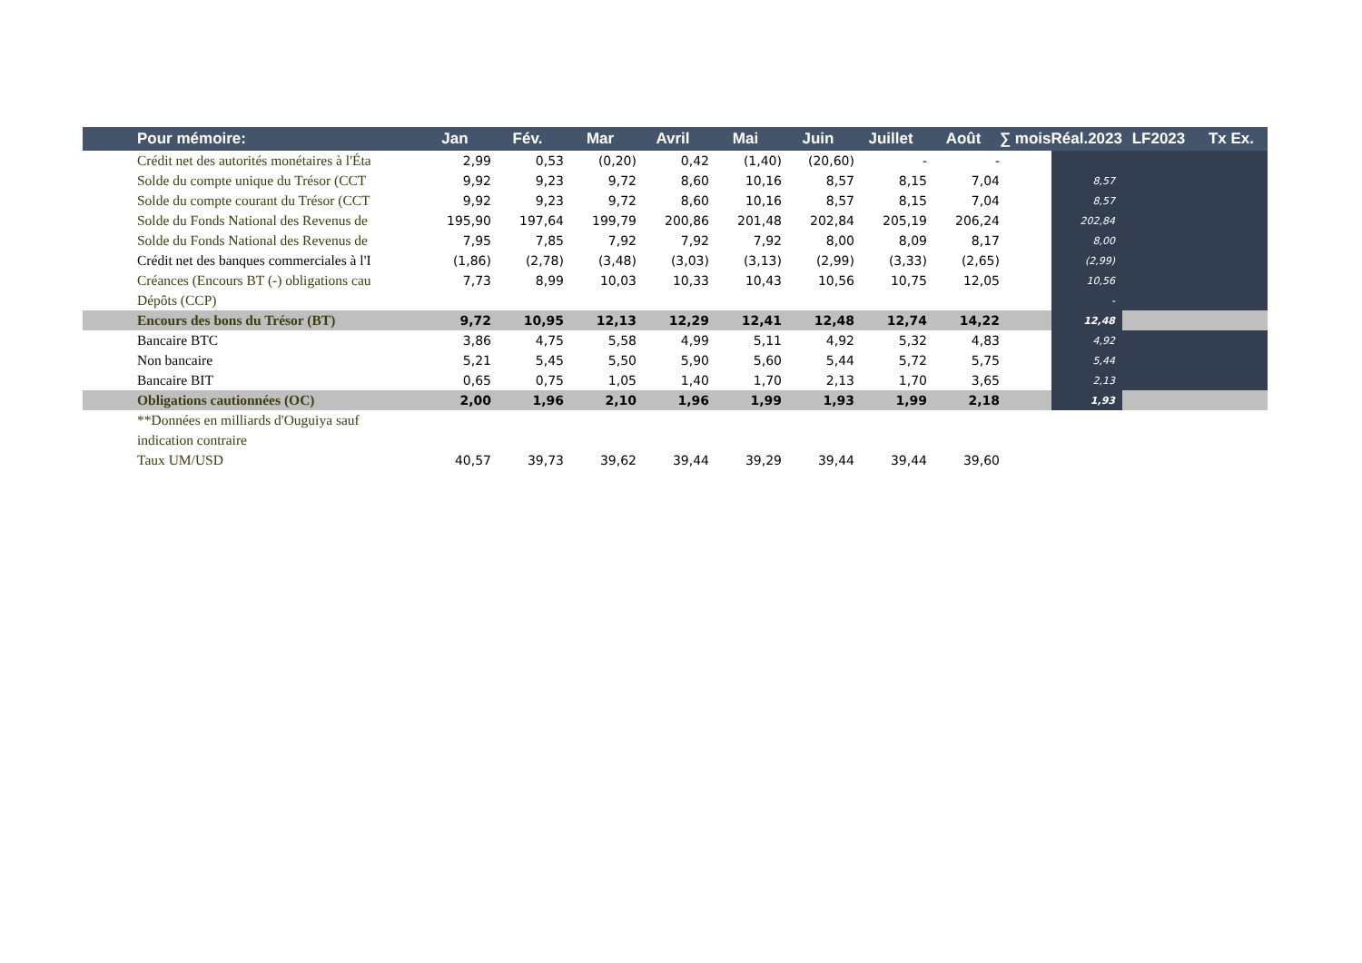| | Pour mémoire: | Jan | Fév. | Mar | Avril | Mai | Juin | Juillet | Août | ∑ mois | Réal.2023 | LF2023 | Tx Ex. |
| --- | --- | --- | --- | --- | --- | --- | --- | --- | --- | --- | --- | --- | --- |
| | Crédit net des autorités monétaires à l'Éta | 2,99 | 0,53 | (0,20) | 0,42 | (1,40) | (20,60) | - | - | | | | |
| | Solde du compte unique du Trésor (CCT | 9,92 | 9,23 | 9,72 | 8,60 | 10,16 | 8,57 | 8,15 | 7,04 | | 8,57 | | |
| | Solde du compte courant du Trésor (CCT | 9,92 | 9,23 | 9,72 | 8,60 | 10,16 | 8,57 | 8,15 | 7,04 | | 8,57 | | |
| | Solde du Fonds National des Revenus de | 195,90 | 197,64 | 199,79 | 200,86 | 201,48 | 202,84 | 205,19 | 206,24 | | 202,84 | | |
| | Solde du Fonds National des Revenus de | 7,95 | 7,85 | 7,92 | 7,92 | 7,92 | 8,00 | 8,09 | 8,17 | | 8,00 | | |
| | Crédit net des banques commerciales à l'I | (1,86) | (2,78) | (3,48) | (3,03) | (3,13) | (2,99) | (3,33) | (2,65) | | (2,99) | | |
| | Créances (Encours BT (-) obligations cau | 7,73 | 8,99 | 10,03 | 10,33 | 10,43 | 10,56 | 10,75 | 12,05 | | 10,56 | | |
| | Dépôts (CCP) | | | | | | | | | | - | | |
| | Encours des bons du Trésor (BT) | 9,72 | 10,95 | 12,13 | 12,29 | 12,41 | 12,48 | 12,74 | 14,22 | | 12,48 | | |
| | Bancaire BTC | 3,86 | 4,75 | 5,58 | 4,99 | 5,11 | 4,92 | 5,32 | 4,83 | | 4,92 | | |
| | Non bancaire | 5,21 | 5,45 | 5,50 | 5,90 | 5,60 | 5,44 | 5,72 | 5,75 | | 5,44 | | |
| | Bancaire BIT | 0,65 | 0,75 | 1,05 | 1,40 | 1,70 | 2,13 | 1,70 | 3,65 | | 2,13 | | |
| | Obligations cautionnées (OC) | 2,00 | 1,96 | 2,10 | 1,96 | 1,99 | 1,93 | 1,99 | 2,18 | | 1,93 | | |
| | **Données en milliards d'Ouguiya sauf | | | | | | | | | | | | |
| | indication contraire | | | | | | | | | | | | |
| | Taux UM/USD | 40,57 | 39,73 | 39,62 | 39,44 | 39,29 | 39,44 | 39,44 | 39,60 | | | | |